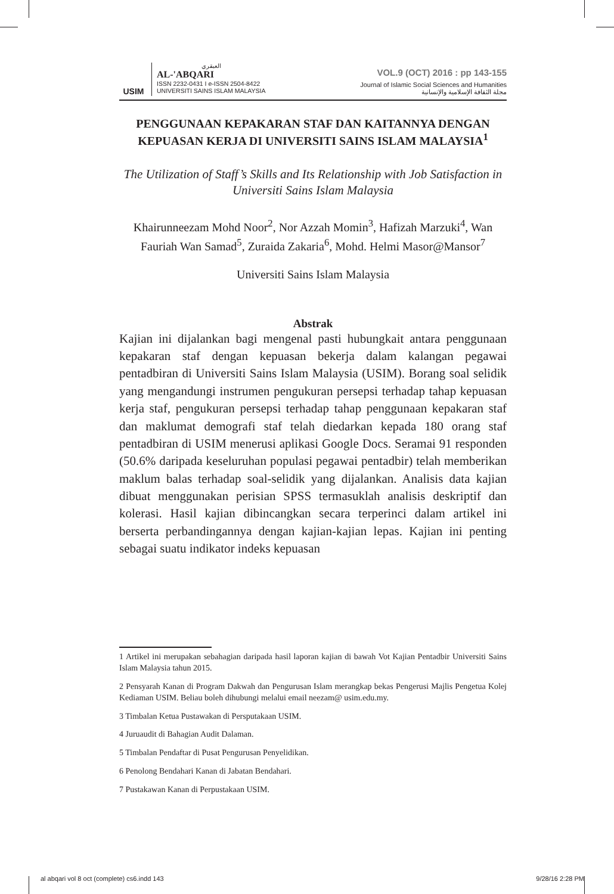USIM
العبقري
AL-'ABQARI
ISSN 2232-0431 I e-ISSN 2504-8422
UNIVERSITI SAINS ISLAM MALAYSIA
VOL.9 (OCT) 2016 : pp 143-155
Journal of Islamic Social Sciences and Humanities
مجلة الثقافة الإسلامية والإنسانية
PENGGUNAAN KEPAKARAN STAF DAN KAITANNYA DENGAN KEPUASAN KERJA DI UNIVERSITI SAINS ISLAM MALAYSIA<sup>1</sup>
The Utilization of Staff’s Skills and Its Relationship with Job Satisfaction in Universiti Sains Islam Malaysia
Khairunneezam Mohd Noor<sup>2</sup>, Nor Azzah Momin<sup>3</sup>, Hafizah Marzuki<sup>4</sup>, Wan Fauriah Wan Samad<sup>5</sup>, Zuraida Zakaria<sup>6</sup>, Mohd. Helmi Masor@Mansor<sup>7</sup>
Universiti Sains Islam Malaysia
Abstrak
Kajian ini dijalankan bagi mengenal pasti hubungkait antara penggunaan kepakaran staf dengan kepuasan bekerja dalam kalangan pegawai pentadbiran di Universiti Sains Islam Malaysia (USIM). Borang soal selidik yang mengandungi instrumen pengukuran persepsi terhadap tahap kepuasan kerja staf, pengukuran persepsi terhadap tahap penggunaan kepakaran staf dan maklumat demografi staf telah diedarkan kepada 180 orang staf pentadbiran di USIM menerusi aplikasi Google Docs. Seramai 91 responden (50.6% daripada keseluruhan populasi pegawai pentadbir) telah memberikan maklum balas terhadap soal-selidik yang dijalankan. Analisis data kajian dibuat menggunakan perisian SPSS termasuklah analisis deskriptif dan kolerasi. Hasil kajian dibincangkan secara terperinci dalam artikel ini berserta perbandingannya dengan kajian-kajian lepas. Kajian ini penting sebagai suatu indikator indeks kepuasan
1 Artikel ini merupakan sebahagian daripada hasil laporan kajian di bawah Vot Kajian Pentadbir Universiti Sains Islam Malaysia tahun 2015.
2 Pensyarah Kanan di Program Dakwah dan Pengurusan Islam merangkap bekas Pengerusi Majlis Pengetua Kolej Kediaman USIM. Beliau boleh dihubungi melalui email neezam@ usim.edu.my.
3 Timbalan Ketua Pustawakan di Persputakaan USIM.
4 Juruaudit di Bahagian Audit Dalaman.
5 Timbalan Pendaftar di Pusat Pengurusan Penyelidikan.
6 Penolong Bendahari Kanan di Jabatan Bendahari.
7 Pustakawan Kanan di Perpustakaan USIM.
al abqari vol 8 oct (complete) cs6.indd 143 9/28/16 2:28 PM